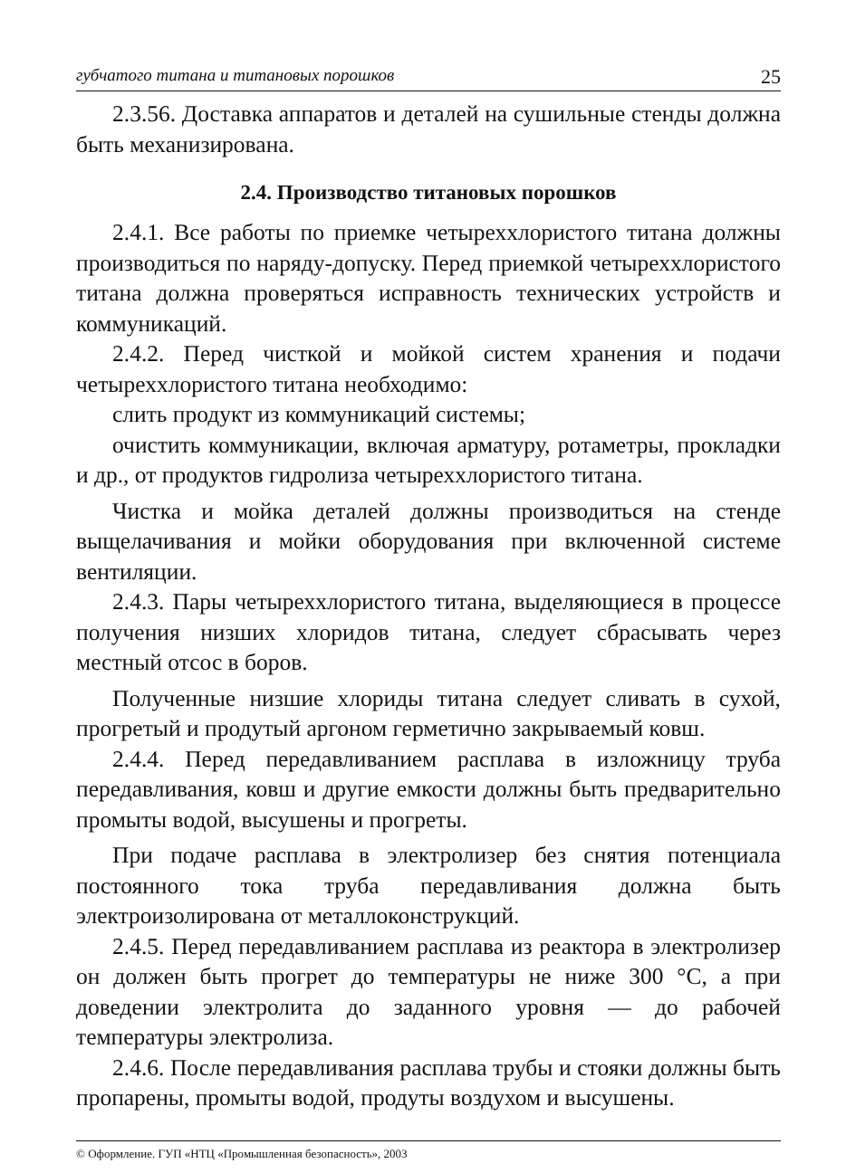губчатого титана и титановых порошков 25
2.3.56. Доставка аппаратов и деталей на сушильные стенды должна быть механизирована.
2.4. Производство титановых порошков
2.4.1. Все работы по приемке четыреххлористого титана должны производиться по наряду-допуску. Перед приемкой четыреххлористого титана должна проверяться исправность технических устройств и коммуникаций.
2.4.2. Перед чисткой и мойкой систем хранения и подачи четыреххлористого титана необходимо:
слить продукт из коммуникаций системы;
очистить коммуникации, включая арматуру, ротаметры, прокладки и др., от продуктов гидролиза четыреххлористого титана.
Чистка и мойка деталей должны производиться на стенде выщелачивания и мойки оборудования при включенной системе вентиляции.
2.4.3. Пары четыреххлористого титана, выделяющиеся в процессе получения низших хлоридов титана, следует сбрасывать через местный отсос в боров.
Полученные низшие хлориды титана следует сливать в сухой, прогретый и продутый аргоном герметично закрываемый ковш.
2.4.4. Перед передавливанием расплава в изложницу труба передавливания, ковш и другие емкости должны быть предварительно промыты водой, высушены и прогреты.
При подаче расплава в электролизер без снятия потенциала постоянного тока труба передавливания должна быть электроизолирована от металлоконструкций.
2.4.5. Перед передавливанием расплава из реактора в электролизер он должен быть прогрет до температуры не ниже 300 °С, а при доведении электролита до заданного уровня — до рабочей температуры электролиза.
2.4.6. После передавливания расплава трубы и стояки должны быть пропарены, промыты водой, продуты воздухом и высушены.
© Оформление. ГУП «НТЦ «Промышленная безопасность», 2003